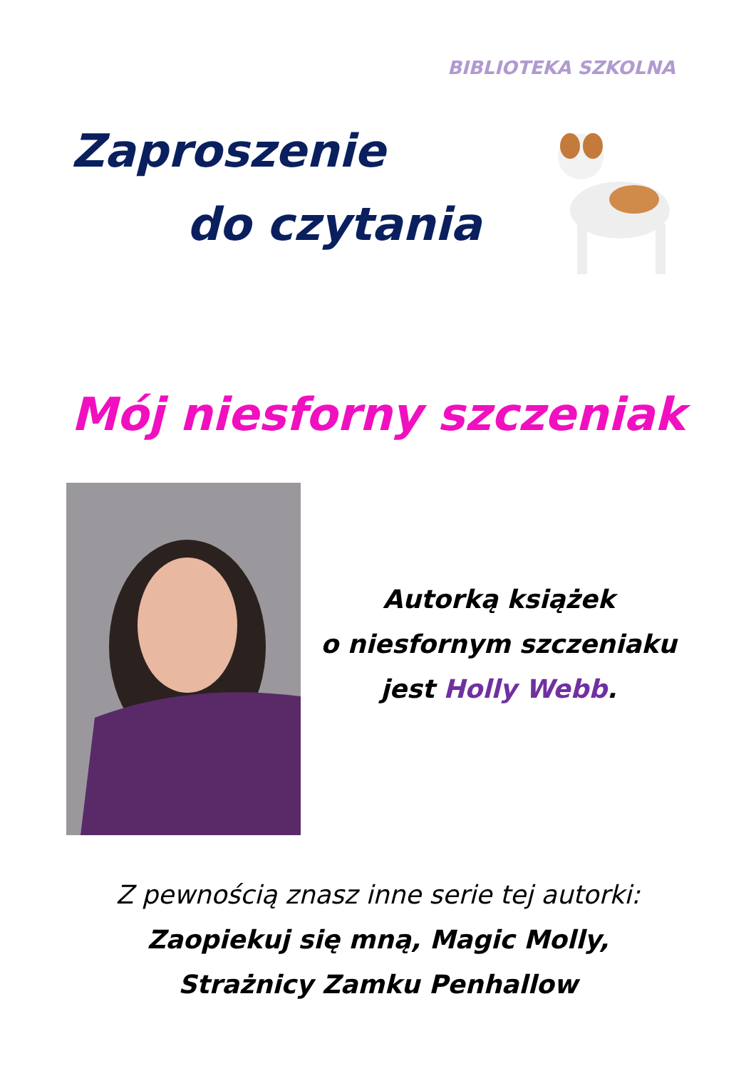BIBLIOTEKA SZKOLNA
Zaproszenie
do czytania
Mój niesforny szczeniak
Autorką książek
o niesfornym szczeniaku
jest Holly Webb.
Z pewnością znasz inne serie tej autorki:
Zaopiekuj się mną, Magic Molly,
Strażnicy Zamku Penhallow